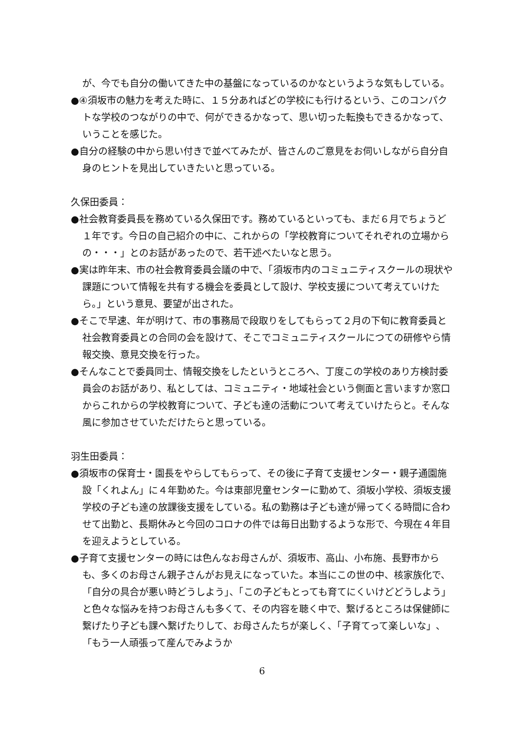が、今でも自分の働いてきた中の基盤になっているのかなというような気もしている。
●④須坂市の魅力を考えた時に、１５分あればどの学校にも行けるという、このコンパクトな学校のつながりの中で、何ができるかなって、思い切った転換もできるかなって、いうことを感じた。
●自分の経験の中から思い付きで並べてみたが、皆さんのご意見をお伺いしながら自分自身のヒントを見出していきたいと思っている。
久保田委員：
●社会教育委員長を務めている久保田です。務めているといっても、まだ６月でちょうど１年です。今日の自己紹介の中に、これからの「学校教育についてそれぞれの立場からの・・・」とのお話があったので、若干述べたいなと思う。
●実は昨年末、市の社会教育委員会議の中で、「須坂市内のコミュニティスクールの現状や課題について情報を共有する機会を委員として設け、学校支援について考えていけたら。」という意見、要望が出された。
●そこで早速、年が明けて、市の事務局で段取りをしてもらって２月の下旬に教育委員と社会教育委員との合同の会を設けて、そこでコミュニティスクールにつての研修やら情報交換、意見交換を行った。
●そんなことで委員同士、情報交換をしたというところへ、丁度この学校のあり方検討委員会のお話があり、私としては、コミュニティ・地域社会という側面と言いますか窓口からこれからの学校教育について、子ども達の活動について考えていけたらと。そんな風に参加させていただけたらと思っている。
羽生田委員：
●須坂市の保育士・園長をやらしてもらって、その後に子育て支援センター・親子通園施設「くれよん」に４年勤めた。今は東部児童センターに勤めて、須坂小学校、須坂支援学校の子ども達の放課後支援をしている。私の勤務は子ども達が帰ってくる時間に合わせて出勤と、長期休みと今回のコロナの件では毎日出勤するような形で、今現在４年目を迎えようとしている。
●子育て支援センターの時には色んなお母さんが、須坂市、高山、小布施、長野市からも、多くのお母さん親子さんがお見えになっていた。本当にこの世の中、核家族化で、「自分の具合が悪い時どうしよう」、「この子どもとっても育てにくいけどどうしよう」と色々な悩みを持つお母さんも多くて、その内容を聴く中で、繋げるところは保健師に繋げたり子ども課へ繋げたりして、お母さんたちが楽しく、「子育てって楽しいな」、「もう一人頑張って産んでみようか
6